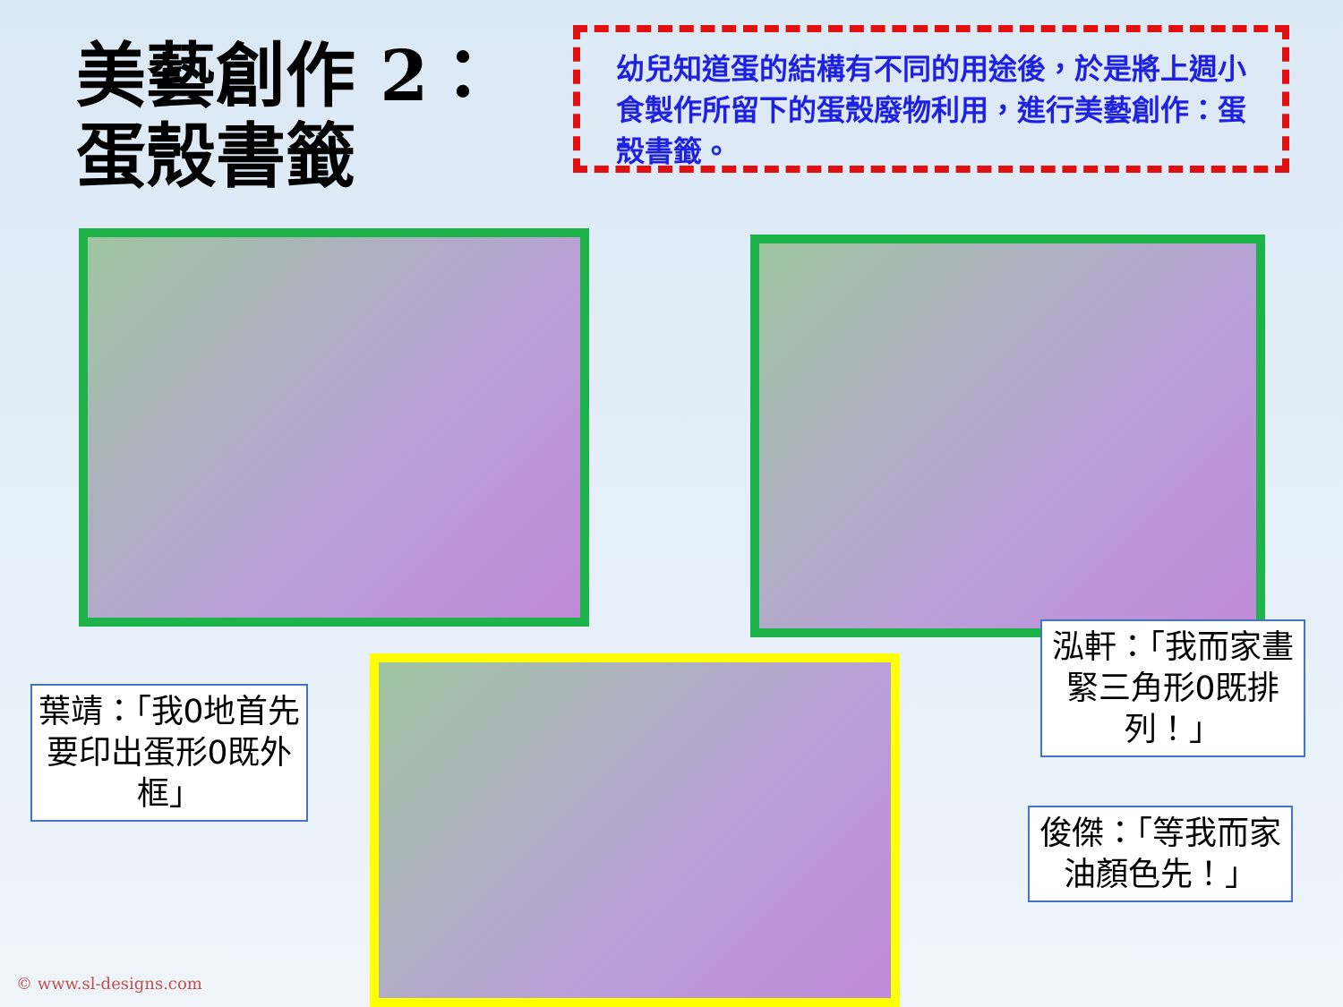美藝創作 2：
蛋殼書籤
幼兒知道蛋的結構有不同的用途後，於是將上週小食製作所留下的蛋殼廢物利用，進行美藝創作：蛋殼書籤。
葉靖：「我0地首先要印出蛋形0既外框」
泓軒：「我而家畫緊三角形0既排列！」
俊傑：「等我而家油顏色先！」
© www.sl-designs.com